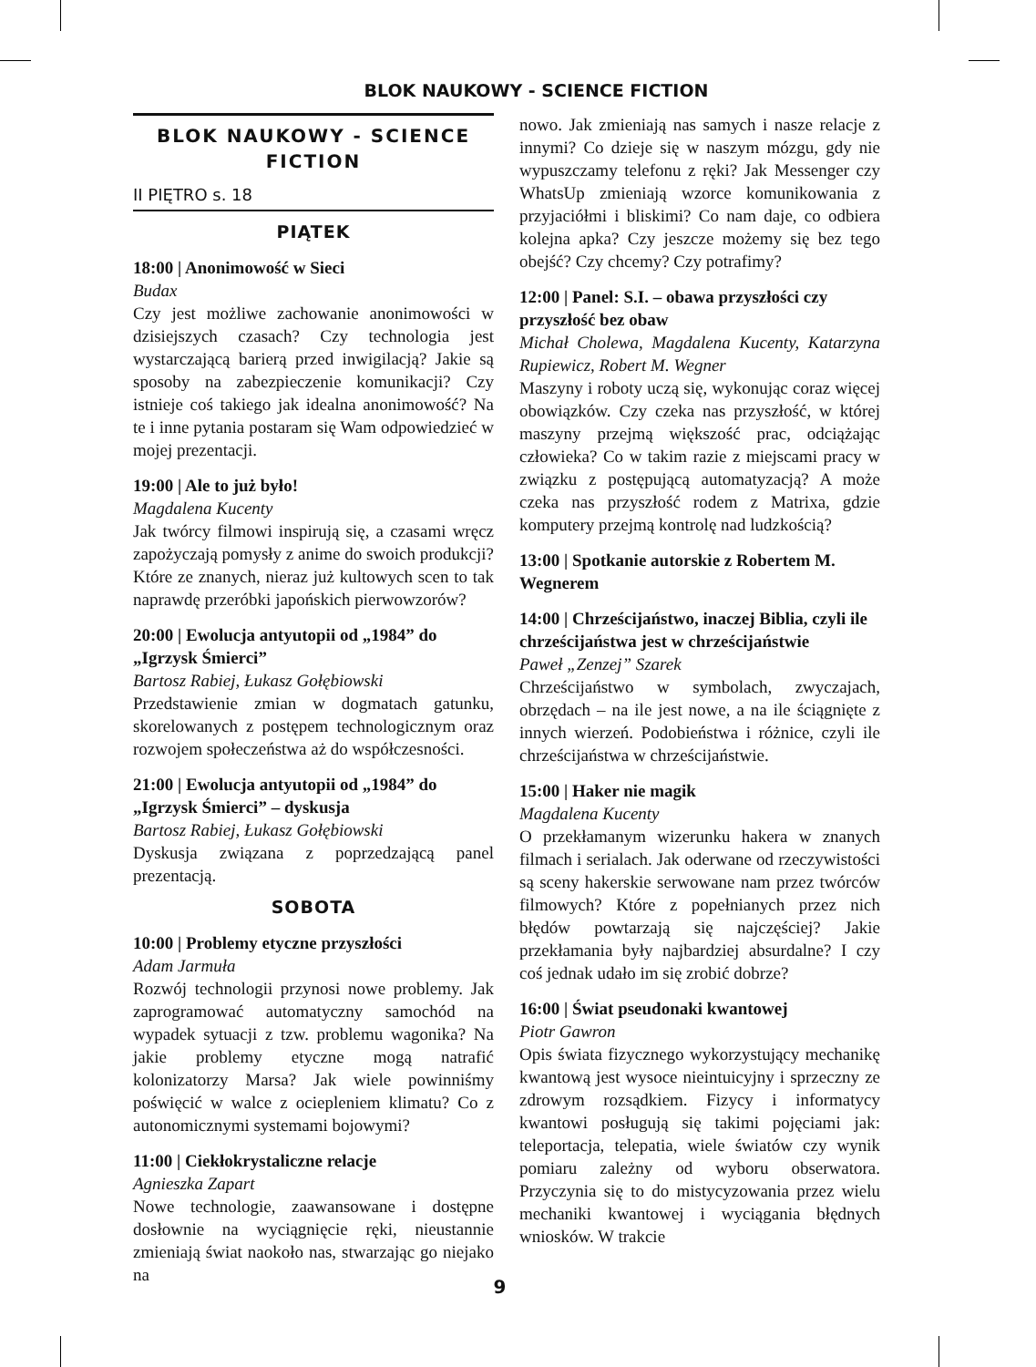BLOK NAUKOWY - SCIENCE FICTION
BLOK NAUKOWY - SCIENCE FICTION
II PIĘTRO s. 18
PIĄTEK
18:00 | Anonimowość w Sieci
Budax
Czy jest możliwe zachowanie anonimowości w dzisiejszych czasach? Czy technologia jest wystarczającą barierą przed inwigilacją? Jakie są sposoby na zabezpieczenie komunikacji? Czy istnieje coś takiego jak idealna anonimowość? Na te i inne pytania postaram się Wam odpowiedzieć w mojej prezentacji.
19:00 | Ale to już było!
Magdalena Kucenty
Jak twórcy filmowi inspirują się, a czasami wręcz zapożyczają pomysły z anime do swoich produkcji? Które ze znanych, nieraz już kultowych scen to tak naprawdę przeróbki japońskich pierwowzorów?
20:00 | Ewolucja antyutopii od „1984” do „Igrzysk Śmierci”
Bartosz Rabiej, Łukasz Gołębiowski
Przedstawienie zmian w dogmatach gatunku, skorelowanych z postępem technologicznym oraz rozwojem społeczeństwa aż do współczesności.
21:00 | Ewolucja antyutopii od „1984” do „Igrzysk Śmierci” – dyskusja
Bartosz Rabiej, Łukasz Gołębiowski
Dyskusja związana z poprzedzającą panel prezentacją.
SOBOTA
10:00 | Problemy etyczne przyszłości
Adam Jarmuła
Rozwój technologii przynosi nowe problemy. Jak zaprogramować automatyczny samochód na wypadek sytuacji z tzw. problemu wagonika? Na jakie problemy etyczne mogą natrafić kolonizatorzy Marsa? Jak wiele powinniśmy poświęcić w walce z ociepleniem klimatu? Co z autonomicznymi systemami bojowymi?
11:00 | Ciekłokrystaliczne relacje
Agnieszka Zapart
Nowe technologie, zaawansowane i dostępne dosłownie na wyciągnięcie ręki, nieustannie zmieniają świat naokoło nas, stwarzając go niejako na
nowo. Jak zmieniają nas samych i nasze relacje z innymi? Co dzieje się w naszym mózgu, gdy nie wypuszczamy telefonu z ręki? Jak Messenger czy WhatsUp zmieniają wzorce komunikowania z przyjaciółmi i bliskimi? Co nam daje, co odbiera kolejna apka? Czy jeszcze możemy się bez tego obejść? Czy chcemy? Czy potrafimy?
12:00 | Panel: S.I. – obawa przyszłości czy przyszłość bez obaw
Michał Cholewa, Magdalena Kucenty, Katarzyna Rupiewicz, Robert M. Wegner
Maszyny i roboty uczą się, wykonując coraz więcej obowiązków. Czy czeka nas przyszłość, w której maszyny przejmą większość prac, odciążając człowieka? Co w takim razie z miejscami pracy w związku z postępującą automatyzacją? A może czeka nas przyszłość rodem z Matrixa, gdzie komputery przejmą kontrolę nad ludzkością?
13:00 | Spotkanie autorskie z Robertem M. Wegnerem
14:00 | Chrześcijaństwo, inaczej Biblia, czyli ile chrześcijaństwa jest w chrześcijaństwie
Paweł „Zenzej” Szarek
Chrześcijaństwo w symbolach, zwyczajach, obrzędach – na ile jest nowe, a na ile ściągnięte z innych wierzeń. Podobieństwa i różnice, czyli ile chrześcijaństwa w chrześcijaństwie.
15:00 | Haker nie magik
Magdalena Kucenty
O przekłamanym wizerunku hakera w znanych filmach i serialach. Jak oderwane od rzeczywistości są sceny hakerskie serwowane nam przez twórców filmowych? Które z popełnianych przez nich błędów powtarzają się najczęściej? Jakie przekłamania były najbardziej absurdalne? I czy coś jednak udało im się zrobić dobrze?
16:00 | Świat pseudonaki kwantowej
Piotr Gawron
Opis świata fizycznego wykorzystujący mechanikę kwantową jest wysoce nieintuicyjny i sprzeczny ze zdrowym rozsądkiem. Fizycy i informatycy kwantowi posługują się takimi pojęciami jak: teleportacja, telepatia, wiele światów czy wynik pomiaru zależny od wyboru obserwatora. Przyczynia się to do mistycyzowania przez wielu mechaniki kwantowej i wyciągania błędnych wniosków. W trakcie
9